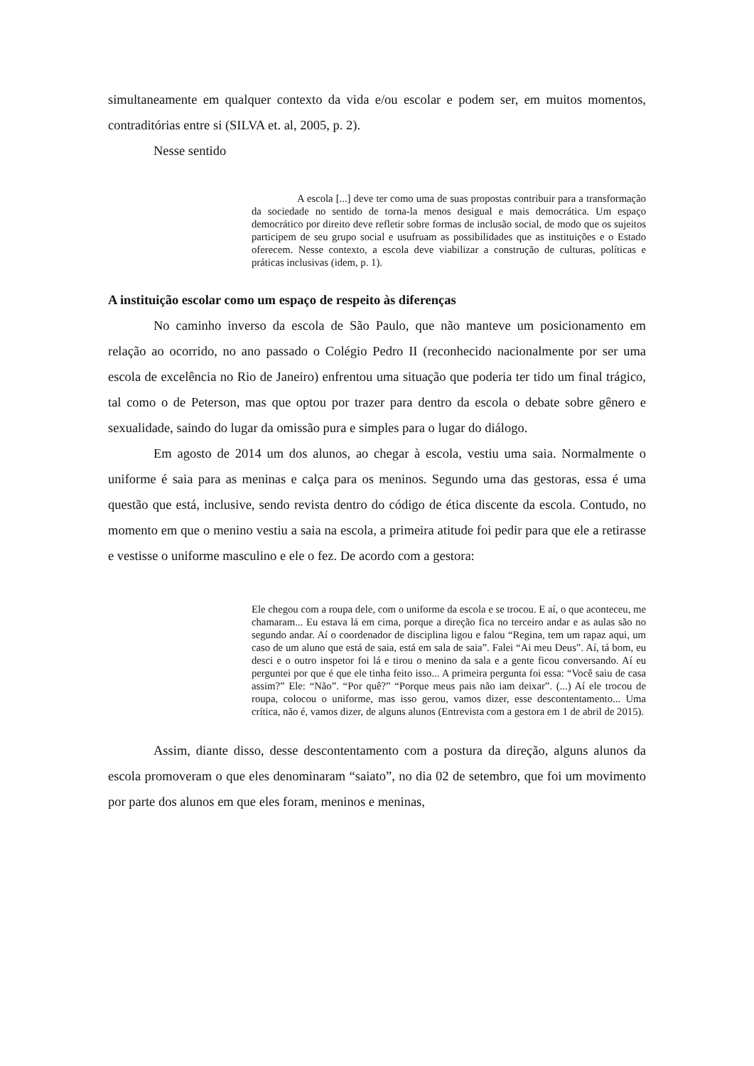simultaneamente em qualquer contexto da vida e/ou escolar e podem ser, em muitos momentos, contraditórias entre si (SILVA et. al, 2005, p. 2).
Nesse sentido
A escola [...] deve ter como uma de suas propostas contribuir para a transformação da sociedade no sentido de torna-la menos desigual e mais democrática. Um espaço democrático por direito deve refletir sobre formas de inclusão social, de modo que os sujeitos participem de seu grupo social e usufruam as possibilidades que as instituições e o Estado oferecem. Nesse contexto, a escola deve viabilizar a construção de culturas, políticas e práticas inclusivas (idem, p. 1).
A instituição escolar como um espaço de respeito às diferenças
No caminho inverso da escola de São Paulo, que não manteve um posicionamento em relação ao ocorrido, no ano passado o Colégio Pedro II (reconhecido nacionalmente por ser uma escola de excelência no Rio de Janeiro) enfrentou uma situação que poderia ter tido um final trágico, tal como o de Peterson, mas que optou por trazer para dentro da escola o debate sobre gênero e sexualidade, saindo do lugar da omissão pura e simples para o lugar do diálogo.
Em agosto de 2014 um dos alunos, ao chegar à escola, vestiu uma saia. Normalmente o uniforme é saia para as meninas e calça para os meninos. Segundo uma das gestoras, essa é uma questão que está, inclusive, sendo revista dentro do código de ética discente da escola. Contudo, no momento em que o menino vestiu a saia na escola, a primeira atitude foi pedir para que ele a retirasse e vestisse o uniforme masculino e ele o fez. De acordo com a gestora:
Ele chegou com a roupa dele, com o uniforme da escola e se trocou. E aí, o que aconteceu, me chamaram... Eu estava lá em cima, porque a direção fica no terceiro andar e as aulas são no segundo andar. Aí o coordenador de disciplina ligou e falou “Regina, tem um rapaz aqui, um caso de um aluno que está de saia, está em sala de saia”. Falei “Ai meu Deus”. Aí, tá bom, eu desci e o outro inspetor foi lá e tirou o menino da sala e a gente ficou conversando. Aí eu perguntei por que é que ele tinha feito isso... A primeira pergunta foi essa: “Você saiu de casa assim?” Ele: “Não”. “Por quê?” “Porque meus pais não iam deixar”. (...) Aí ele trocou de roupa, colocou o uniforme, mas isso gerou, vamos dizer, esse descontentamento... Uma crítica, não é, vamos dizer, de alguns alunos (Entrevista com a gestora em 1 de abril de 2015).
Assim, diante disso, desse descontentamento com a postura da direção, alguns alunos da escola promoveram o que eles denominaram “saiato”, no dia 02 de setembro, que foi um movimento por parte dos alunos em que eles foram, meninos e meninas,